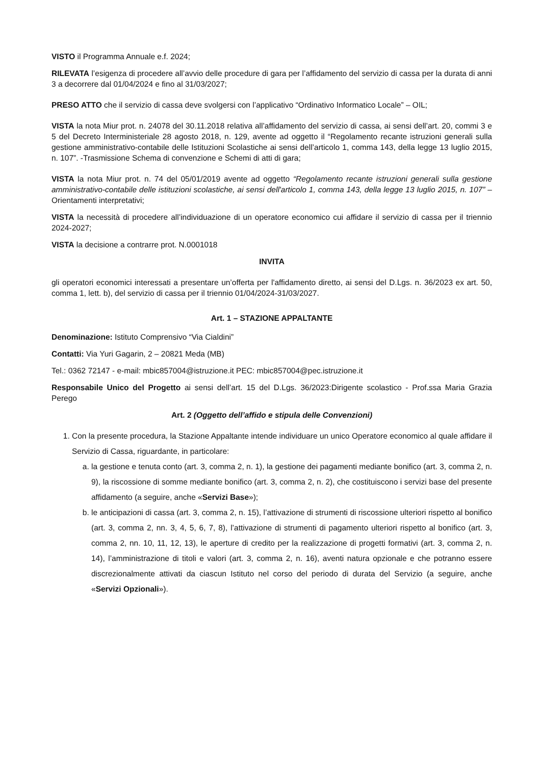VISTO il Programma Annuale e.f. 2024;
RILEVATA l’esigenza di procedere all’avvio delle procedure di gara per l’affidamento del servizio di cassa per la durata di anni 3 a decorrere dal 01/04/2024 e fino al 31/03/2027;
PRESO ATTO che il servizio di cassa deve svolgersi con l’applicativo “Ordinativo Informatico Locale” – OIL;
VISTA la nota Miur prot. n. 24078 del 30.11.2018 relativa all’affidamento del servizio di cassa, ai sensi dell’art. 20, commi 3 e 5 del Decreto Interministeriale 28 agosto 2018, n. 129, avente ad oggetto il “Regolamento recante istruzioni generali sulla gestione amministrativo-contabile delle Istituzioni Scolastiche ai sensi dell’articolo 1, comma 143, della legge 13 luglio 2015, n. 107”. -Trasmissione Schema di convenzione e Schemi di atti di gara;
VISTA la nota Miur prot. n. 74 del 05/01/2019 avente ad oggetto “Regolamento recante istruzioni generali sulla gestione amministrativo-contabile delle istituzioni scolastiche, ai sensi dell'articolo 1, comma 143, della legge 13 luglio 2015, n. 107” – Orientamenti interpretativi;
VISTA la necessità di procedere all’individuazione di un operatore economico cui affidare il servizio di cassa per il triennio 2024-2027;
VISTA la decisione a contrarre prot. N.0001018
INVITA
gli operatori economici interessati a presentare un’offerta per l'affidamento diretto, ai sensi del D.Lgs. n. 36/2023 ex art. 50, comma 1, lett. b), del servizio di cassa per il triennio 01/04/2024-31/03/2027.
Art. 1 – STAZIONE APPALTANTE
Denominazione: Istituto Comprensivo “Via Cialdini”
Contatti: Via Yuri Gagarin, 2 – 20821 Meda (MB)
Tel.: 0362 72147 - e-mail: mbic857004@istruzione.it PEC: mbic857004@pec.istruzione.it
Responsabile Unico del Progetto ai sensi dell’art. 15 del D.Lgs. 36/2023:Dirigente scolastico - Prof.ssa Maria Grazia Perego
Art. 2 (Oggetto dell’affido e stipula delle Convenzioni)
1. Con la presente procedura, la Stazione Appaltante intende individuare un unico Operatore economico al quale affidare il Servizio di Cassa, riguardante, in particolare:
a. la gestione e tenuta conto (art. 3, comma 2, n. 1), la gestione dei pagamenti mediante bonifico (art. 3, comma 2, n. 9), la riscossione di somme mediante bonifico (art. 3, comma 2, n. 2), che costituiscono i servizi base del presente affidamento (a seguire, anche «Servizi Base»);
b. le anticipazioni di cassa (art. 3, comma 2, n. 15), l’attivazione di strumenti di riscossione ulteriori rispetto al bonifico (art. 3, comma 2, nn. 3, 4, 5, 6, 7, 8), l’attivazione di strumenti di pagamento ulteriori rispetto al bonifico (art. 3, comma 2, nn. 10, 11, 12, 13), le aperture di credito per la realizzazione di progetti formativi (art. 3, comma 2, n. 14), l’amministrazione di titoli e valori (art. 3, comma 2, n. 16), aventi natura opzionale e che potranno essere discrezionalmente attivati da ciascun Istituto nel corso del periodo di durata del Servizio (a seguire, anche «Servizi Opzionali»).